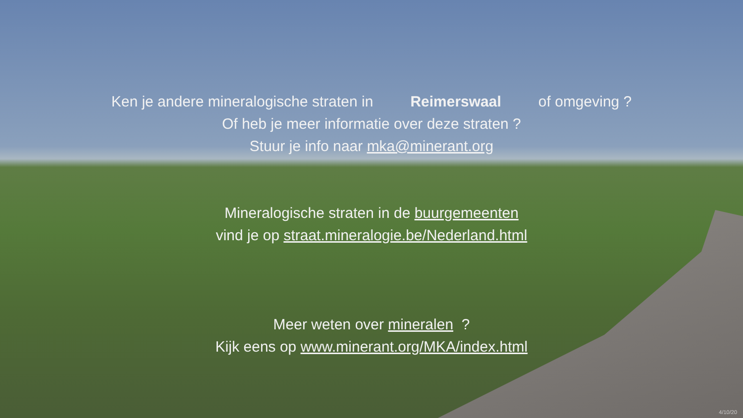Ken je andere mineralogische straten in Reimerswaal of omgeving ?
Of heb je meer informatie over deze straten ?
Stuur je info naar mka@minerant.org
Mineralogische straten in de buurgemeenten
vind je op straat.mineralogie.be/Nederland.html
Meer weten over mineralen ?
Kijk eens op www.minerant.org/MKA/index.html
4/10/20